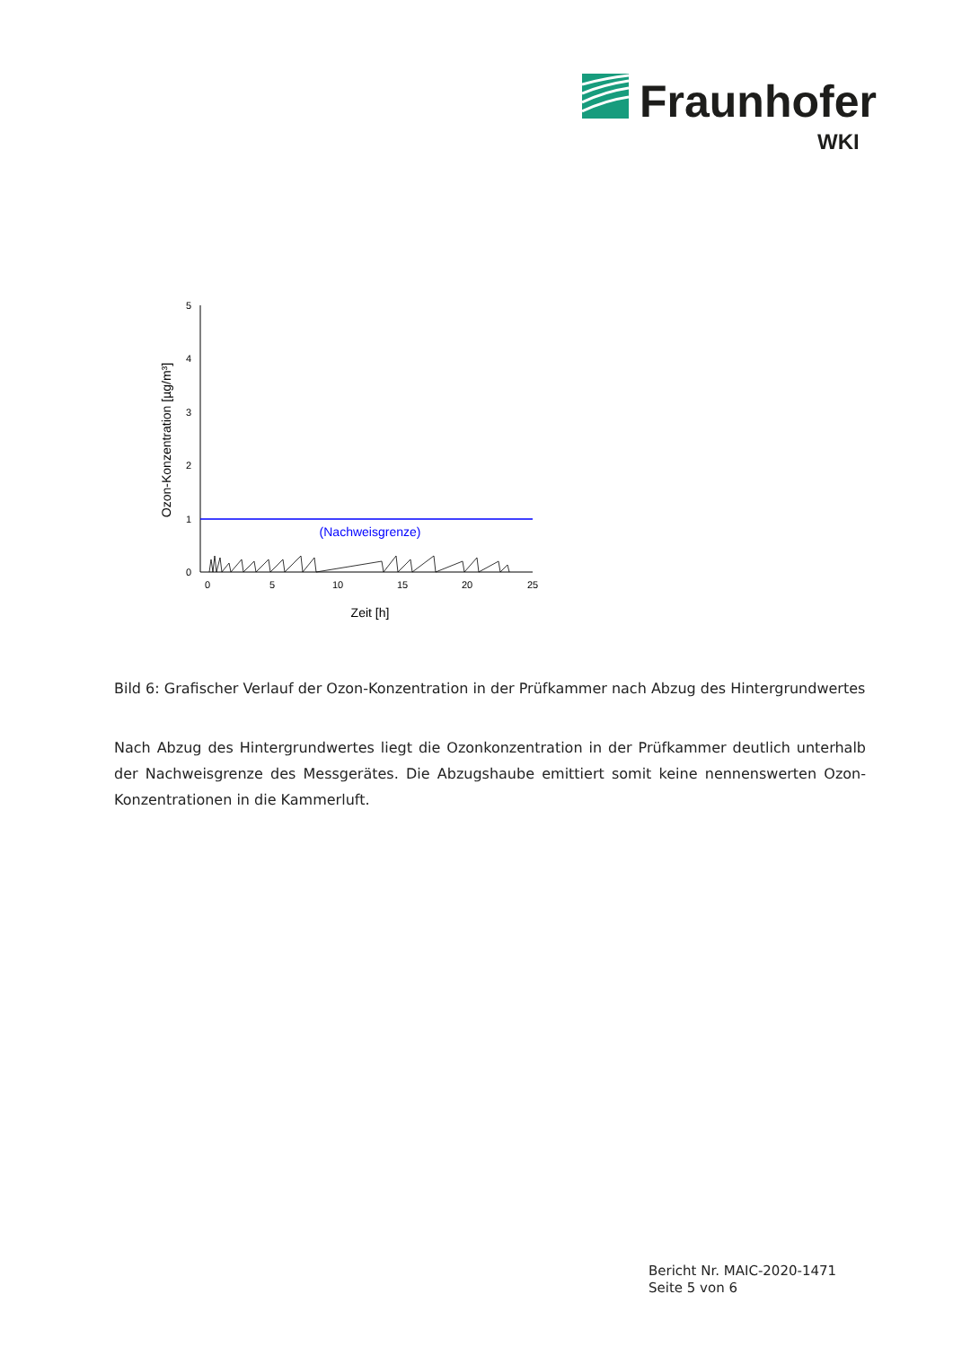Fraunhofer
WKI
0
1
2
3
4
5
0
5
10
15
20
25
(Nachweisgrenze)
Zeit [h]
Ozon-Konzentration [µg/m³]
Bild 6: Grafischer Verlauf der Ozon-Konzentration in der Prüfkammer nach Abzug des Hintergrundwertes
Nach Abzug des Hintergrundwertes liegt die Ozonkonzentration in der Prüfkammer deutlich unterhalb der Nachweisgrenze des Messgerätes. Die Abzugshaube emittiert somit keine nennenswerten Ozon-Konzentrationen in die Kammerluft.
Bericht Nr. MAIC-2020-1471
Seite 5 von 6